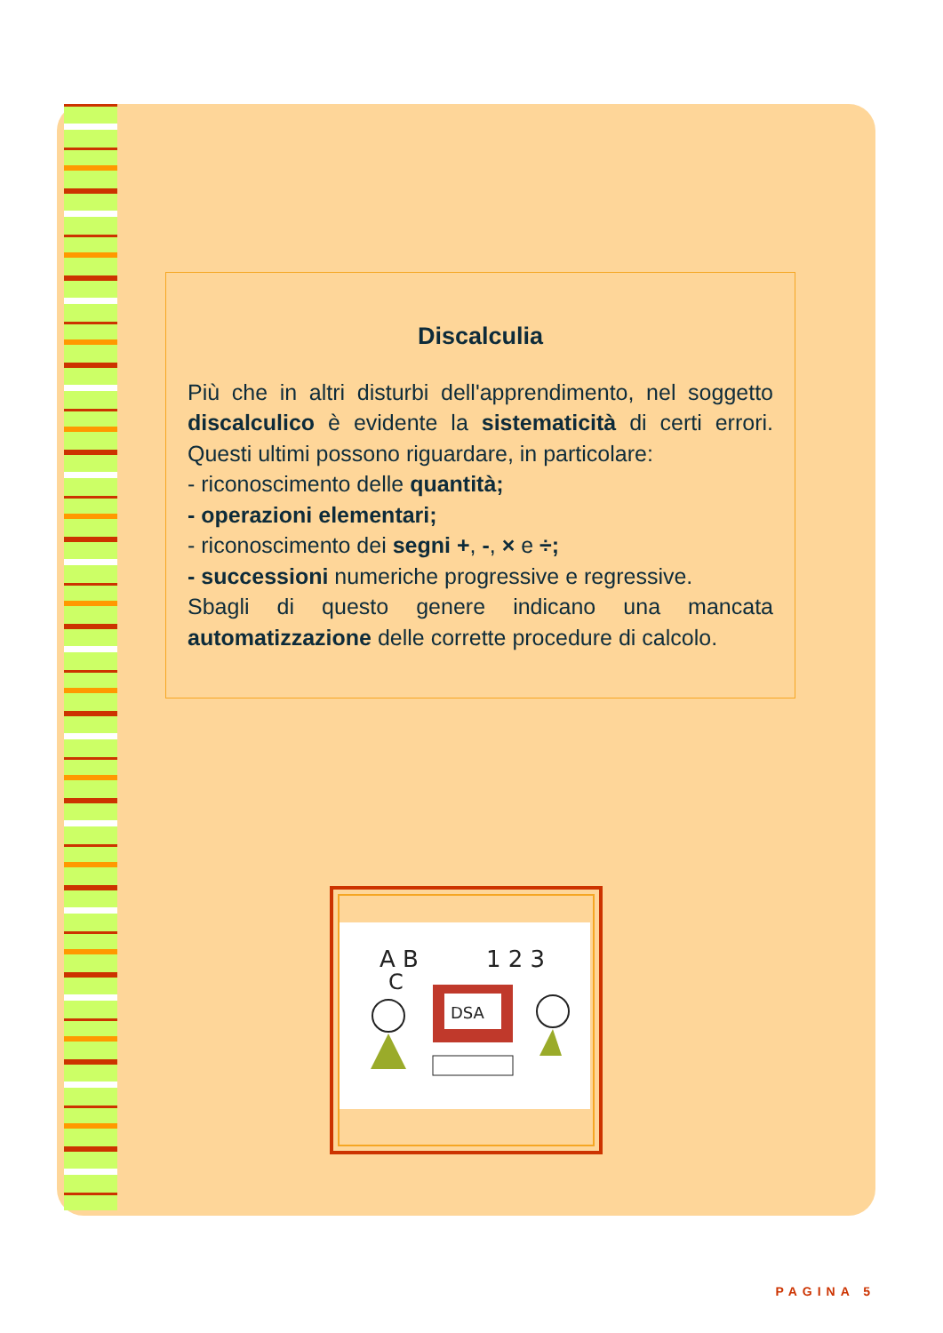Discalculia
Più che in altri disturbi dell'apprendimento, nel sogget­to discalculico è evidente la sistematicità di certi er­rori. Questi ultimi possono riguardare, in particolare:
- riconoscimento delle quantità;
- operazioni elementari;
- riconoscimento dei segni +, -, × e ÷;
- successioni numeriche progressive e regressive.
Sbagli di questo genere indicano una manca­ta automatizzazione delle corrette procedure di calco­lo.
A B
C
1 2 3
DSA
PAGINA 5